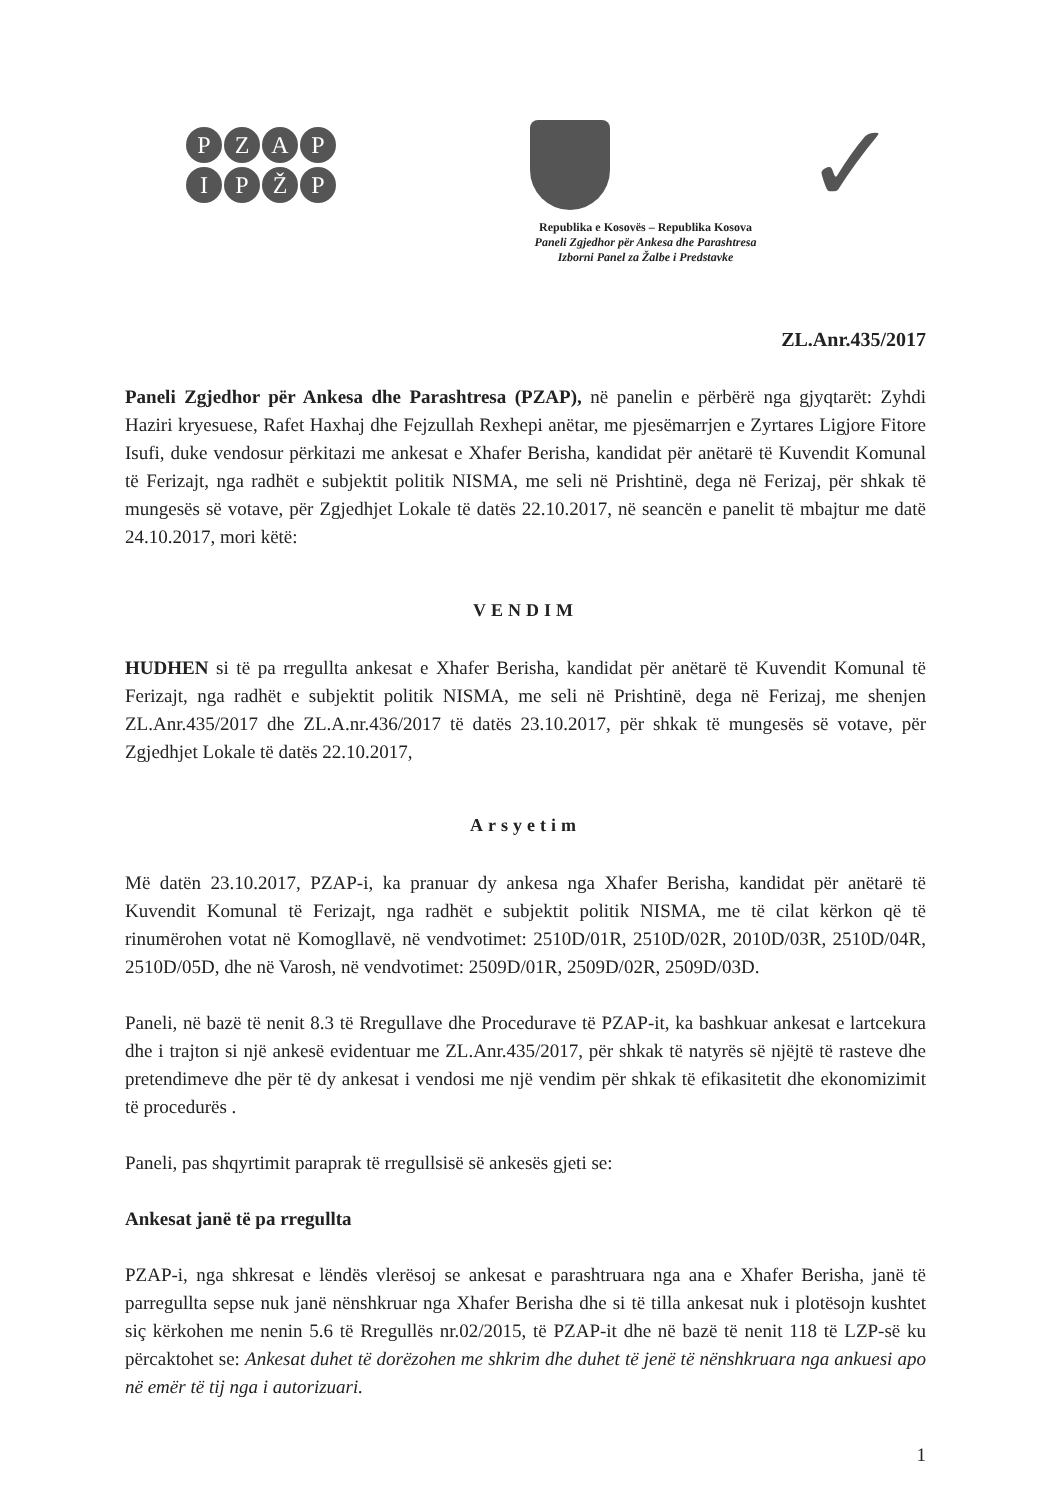PZAP
IPŽP
✓
Republika e Kosovës – Republika Kosova
Paneli Zgjedhor për Ankesa dhe Parashtresa
Izborni Panel za Žalbe i Predstavke
ZL.Anr.435/2017
Paneli Zgjedhor për Ankesa dhe Parashtresa (PZAP), në panelin e përbërë nga gjyqtarët: Zyhdi Haziri kryesuese, Rafet Haxhaj dhe Fejzullah Rexhepi anëtar, me pjesëmarrjen e Zyrtares Ligjore Fitore Isufi, duke vendosur përkitazi me ankesat e Xhafer Berisha, kandidat për anëtarë të Kuvendit Komunal të Ferizajt, nga radhët e subjektit politik NISMA, me seli në Prishtinë, dega në Ferizaj, për shkak të mungesës së votave, për Zgjedhjet Lokale të datës 22.10.2017, në seancën e panelit të mbajtur me datë 24.10.2017, mori këtë:
VENDIM
HUDHEN si të pa rregullta ankesat e Xhafer Berisha, kandidat për anëtarë të Kuvendit Komunal të Ferizajt, nga radhët e subjektit politik NISMA, me seli në Prishtinë, dega në Ferizaj, me shenjen ZL.Anr.435/2017 dhe ZL.A.nr.436/2017 të datës 23.10.2017, për shkak të mungesës së votave, për Zgjedhjet Lokale të datës 22.10.2017,
Arsyetim
Më datën 23.10.2017, PZAP-i, ka pranuar dy ankesa nga Xhafer Berisha, kandidat për anëtarë të Kuvendit Komunal të Ferizajt, nga radhët e subjektit politik NISMA, me të cilat kërkon që të rinumërohen votat në Komogllavë, në vendvotimet: 2510D/01R, 2510D/02R, 2010D/03R, 2510D/04R, 2510D/05D, dhe në Varosh, në vendvotimet: 2509D/01R, 2509D/02R, 2509D/03D.
Paneli, në bazë të nenit 8.3 të Rregullave dhe Procedurave të PZAP-it, ka bashkuar ankesat e lartcekura dhe i trajton si një ankesë evidentuar me ZL.Anr.435/2017, për shkak të natyrës së njëjtë të rasteve dhe pretendimeve dhe për të dy ankesat i vendosi me një vendim për shkak të efikasitetit dhe ekonomizimit të procedurës .
Paneli, pas shqyrtimit paraprak të rregullsisë së ankesës gjeti se:
Ankesat janë të pa rregullta
PZAP-i, nga shkresat e lëndës vlerësoj se ankesat e parashtruara nga ana e Xhafer Berisha, janë të parregullta sepse nuk janë nënshkruar nga Xhafer Berisha dhe si të tilla ankesat nuk i plotësojn kushtet siç kërkohen me nenin 5.6 të Rregullës nr.02/2015, të PZAP-it dhe në bazë të nenit 118 të LZP-së ku përcaktohet se: Ankesat duhet të dorëzohen me shkrim dhe duhet të jenë të nënshkruara nga ankuesi apo në emër të tij nga i autorizuari.
1